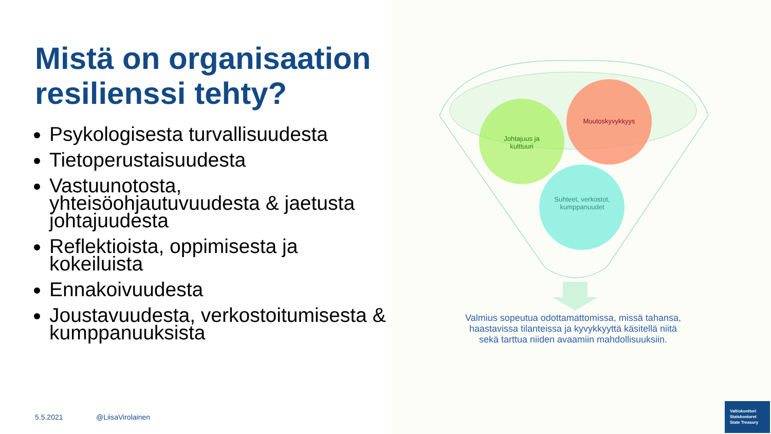Mistä on organisaation resilienssi tehty?
Psykologisesta turvallisuudesta
Tietoperustaisuudesta
Vastuunotosta, yhteisöohjautuvuudesta & jaetusta johtajuudesta
Reflektioista, oppimisesta ja kokeiluista
Ennakoivuudesta
Joustavuudesta, verkostoitumisesta & kumppanuuksista
Johtajuus ja kulttuuri
Muutoskyvykkyys
Suhteet, verkostot, kumppanuudet
Valmius sopeutua odottamattomissa, missä tahansa, haastavissa tilanteissa ja kyvykkyyttä käsitellä niitä sekä tarttua niiden avaamiin mahdollisuuksiin.
5.5.2021 @LiisaVirolainen
Valtiokonttori
Statskontoret
State Treasury